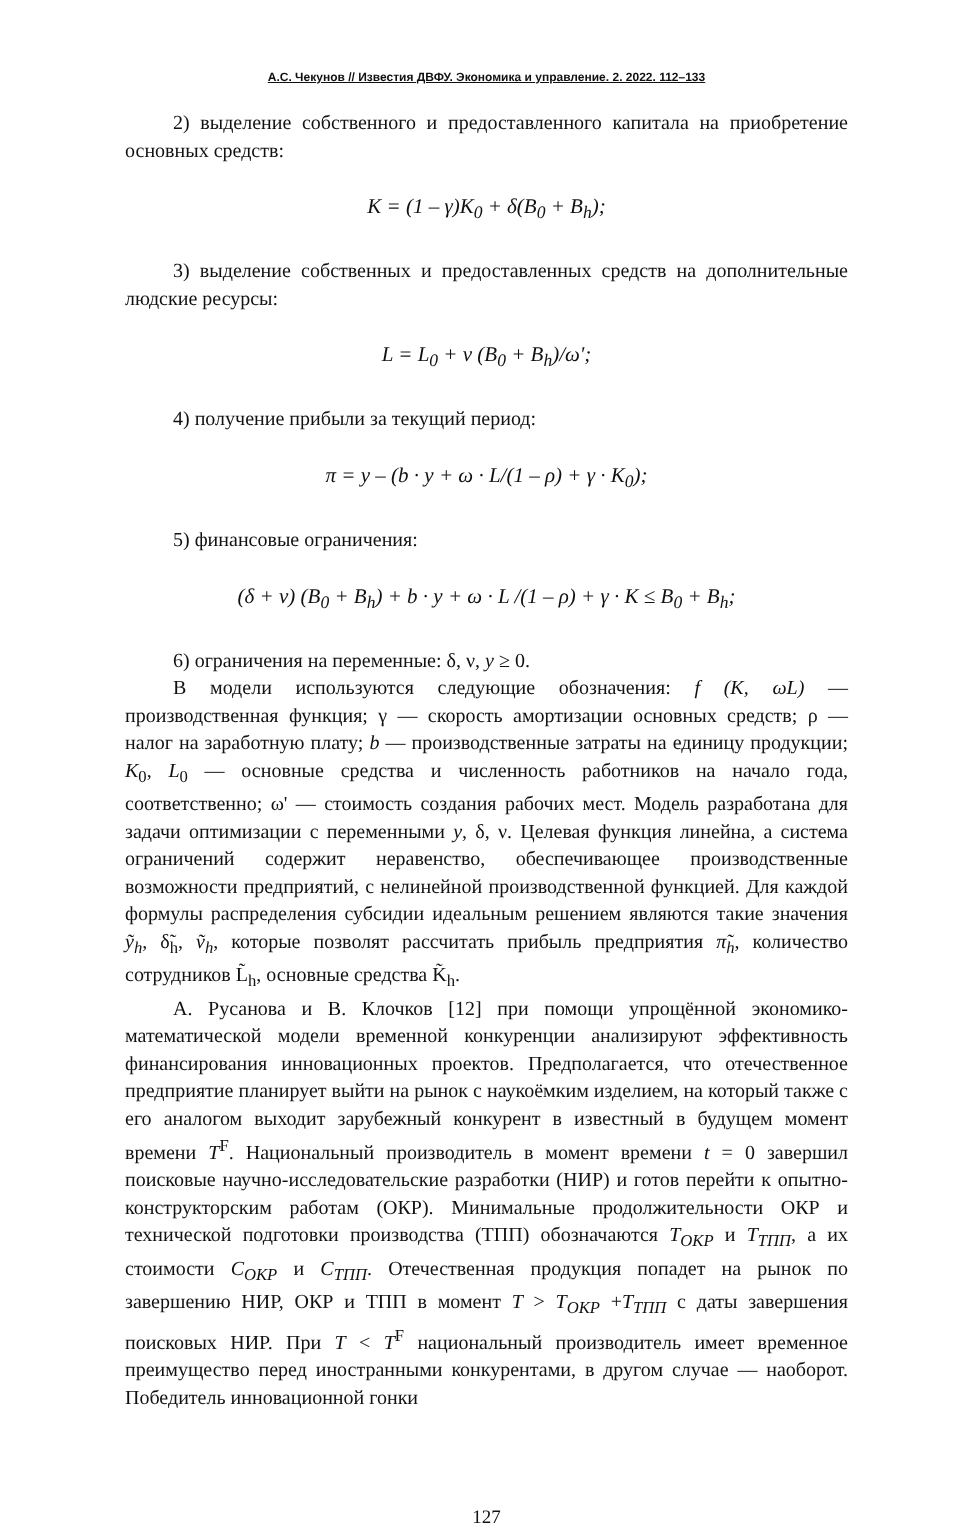А.С. Чекунов // Известия ДВФУ. Экономика и управление. 2. 2022. 112–133
2) выделение собственного и предоставленного капитала на приобретение основных средств:
К = (1 – γ)K<sub>0</sub> + δ(B<sub>0</sub> + B<sub>h</sub>);
3) выделение собственных и предоставленных средств на дополнительные людские ресурсы:
L = L<sub>0</sub> + ν (B<sub>0</sub> + B<sub>h</sub>)/ω';
4) получение прибыли за текущий период:
π = y – (b · y + ω · L/(1 – ρ) + γ · K<sub>0</sub>);
5) финансовые ограничения:
(δ + ν) (B<sub>0</sub> + B<sub>h</sub>) + b · y + ω · L /(1 – ρ) + γ · K ≤ B<sub>0</sub> + B<sub>h</sub>;
6) ограничения на переменные: δ, ν, y ≥ 0.
В модели используются следующие обозначения: f (K, ωL) — производственная функция; γ — скорость амортизации основных средств; ρ — налог на заработную плату; b — производственные затраты на единицу продукции; K<sub>0</sub>, L<sub>0</sub> — основные средства и численность работников на начало года, соответственно; ω' — стоимость создания рабочих мест. Модель разработана для задачи оптимизации с переменными y, δ, ν. Целевая функция линейна, а система ограничений содержит неравенство, обеспечивающее производственные возможности предприятий, с нелинейной производственной функцией. Для каждой формулы распределения субсидии идеальным решением являются такие значения ỹ<sub>h</sub>, δ̃<sub>h</sub>, ṽ<sub>h</sub>, которые позволят рассчитать прибыль предприятия π̃<sub>h</sub>, количество сотрудников L̃<sub>h</sub>, основные средства K̃<sub>h</sub>.
А. Русанова и В. Клочков [12] при помощи упрощённой экономико-математической модели временной конкуренции анализируют эффективность финансирования инновационных проектов. Предполагается, что отечественное предприятие планирует выйти на рынок с наукоёмким изделием, на который также с его аналогом выходит зарубежный конкурент в известный в будущем момент времени T<sup>F</sup>. Национальный производитель в момент времени t = 0 завершил поисковые научно-исследовательские разработки (НИР) и готов перейти к опытно-конструкторским работам (ОКР). Минимальные продолжительности ОКР и технической подготовки производства (ТПП) обозначаются T<sub>ОКР</sub> и T<sub>ТПП</sub>, а их стоимости C<sub>ОКР</sub> и C<sub>ТПП</sub>. Отечественная продукция попадет на рынок по завершению НИР, ОКР и ТПП в момент T > T<sub>ОКР</sub> +T<sub>ТПП</sub> с даты завершения поисковых НИР. При T < T<sup>F</sup> национальный производитель имеет временное преимущество перед иностранными конкурентами, в другом случае — наоборот. Победитель инновационной гонки
127